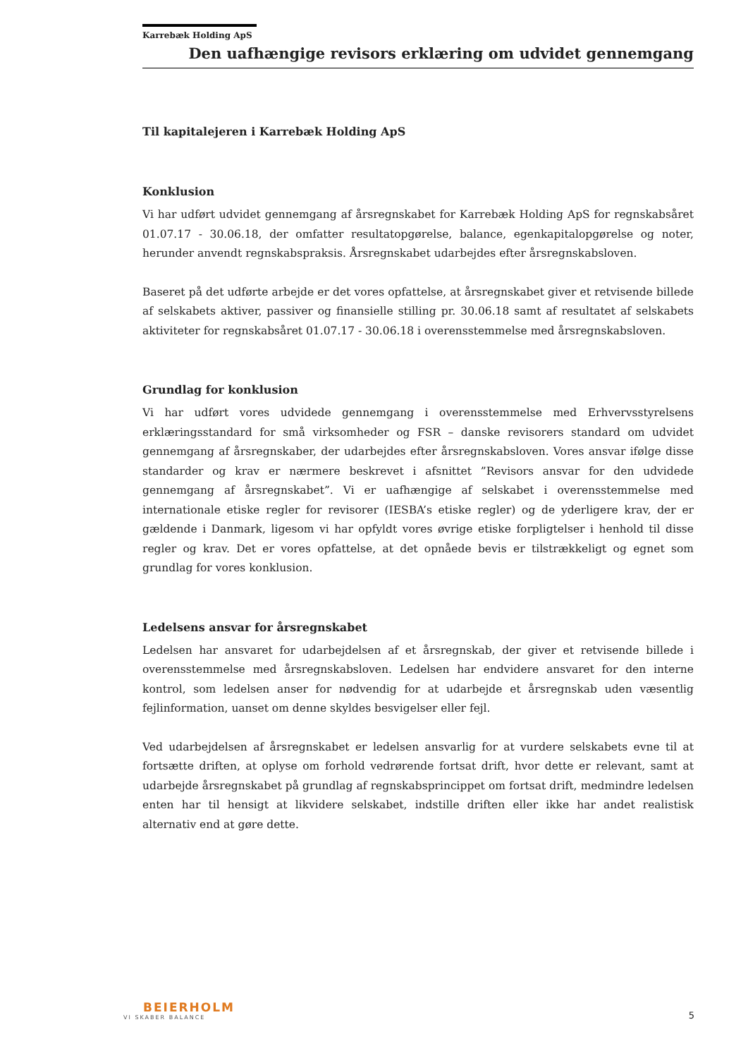Karrebæk Holding ApS
Den uafhængige revisors erklæring om udvidet gennemgang
Til kapitalejeren i Karrebæk Holding ApS
Konklusion
Vi har udført udvidet gennemgang af årsregnskabet for Karrebæk Holding ApS for regnskabsåret 01.07.17 - 30.06.18, der omfatter resultatopgørelse, balance, egenkapitalopgørelse og noter, herunder anvendt regnskabspraksis. Årsregnskabet udarbejdes efter årsregnskabsloven.
Baseret på det udførte arbejde er det vores opfattelse, at årsregnskabet giver et retvisende billede af selskabets aktiver, passiver og finansielle stilling pr. 30.06.18 samt af resultatet af selskabets aktiviteter for regnskabsåret 01.07.17 - 30.06.18 i overensstemmelse med årsregnskabsloven.
Grundlag for konklusion
Vi har udført vores udvidede gennemgang i overensstemmelse med Erhvervsstyrelsens erklæringsstandard for små virksomheder og FSR – danske revisorers standard om udvidet gennemgang af årsregnskaber, der udarbejdes efter årsregnskabsloven. Vores ansvar ifølge disse standarder og krav er nærmere beskrevet i afsnittet ”Revisors ansvar for den udvidede gennemgang af årsregnskabet”. Vi er uafhængige af selskabet i overensstemmelse med internationale etiske regler for revisorer (IESBA’s etiske regler) og de yderligere krav, der er gældende i Danmark, ligesom vi har opfyldt vores øvrige etiske forpligtelser i henhold til disse regler og krav. Det er vores opfattelse, at det opnåede bevis er tilstrækkeligt og egnet som grundlag for vores konklusion.
Ledelsens ansvar for årsregnskabet
Ledelsen har ansvaret for udarbejdelsen af et årsregnskab, der giver et retvisende billede i overensstemmelse med årsregnskabsloven. Ledelsen har endvidere ansvaret for den interne kontrol, som ledelsen anser for nødvendig for at udarbejde et årsregnskab uden væsentlig fejlinformation, uanset om denne skyldes besvigelser eller fejl.
Ved udarbejdelsen af årsregnskabet er ledelsen ansvarlig for at vurdere selskabets evne til at fortsætte driften, at oplyse om forhold vedrørende fortsat drift, hvor dette er relevant, samt at udarbejde årsregnskabet på grundlag af regnskabsprincippet om fortsat drift, medmindre ledelsen enten har til hensigt at likvidere selskabet, indstille driften eller ikke har andet realistisk alternativ end at gøre dette.
BEIERHOLM
VI SKABER BALANCE
5